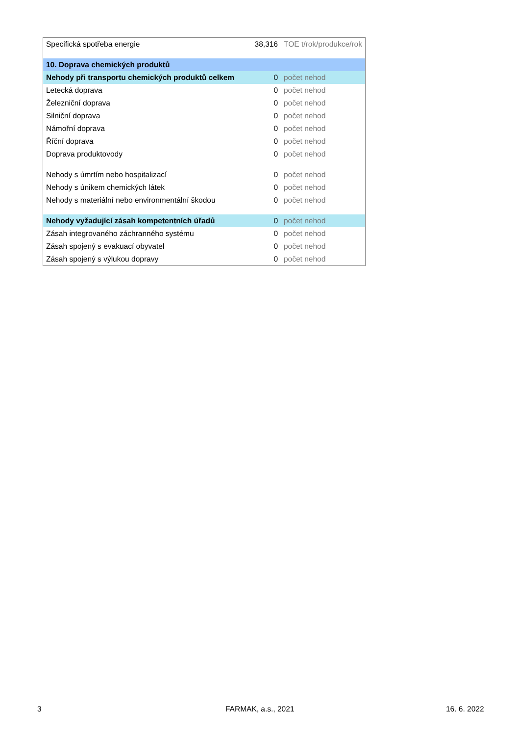| Specifická spotřeba energie | 38,316 | TOE t/rok/produkce/rok |
| 10. Doprava chemických produktů | | |
| Nehody při transportu chemických produktů celkem | 0 | počet nehod |
| Letecká doprava | 0 | počet nehod |
| Železniční doprava | 0 | počet nehod |
| Silniční doprava | 0 | počet nehod |
| Námořní doprava | 0 | počet nehod |
| Říční doprava | 0 | počet nehod |
| Doprava produktovody | 0 | počet nehod |
| Nehody s úmrtím nebo hospitalizací | 0 | počet nehod |
| Nehody s únikem chemických látek | 0 | počet nehod |
| Nehody s materiální nebo environmentální škodou | 0 | počet nehod |
| Nehody vyžadující zásah kompetentních úřadů | 0 | počet nehod |
| Zásah integrovaného záchranného systému | 0 | počet nehod |
| Zásah spojený s evakuací obyvatel | 0 | počet nehod |
| Zásah spojený s výlukou dopravy | 0 | počet nehod |
3 FARMAK, a.s., 2021 16. 6. 2022